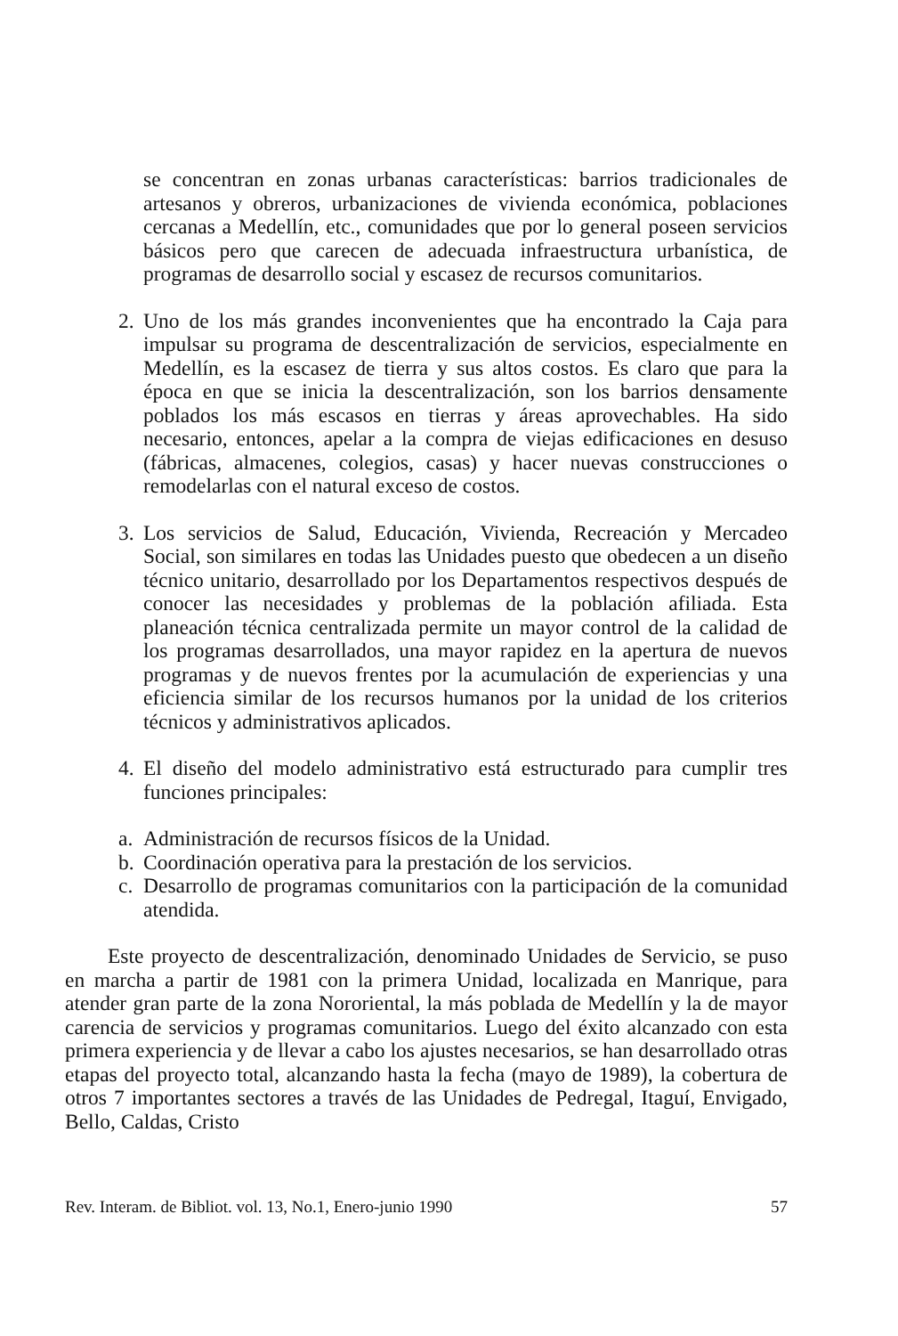se concentran en zonas urbanas características: barrios tradicionales de artesanos y obreros, urbanizaciones de vivienda económica, poblaciones cercanas a Medellín, etc., comunidades que por lo general poseen servicios básicos pero que carecen de adecuada infraestructura urbanística, de programas de desarrollo social y escasez de recursos comunitarios.
2.
Uno de los más grandes inconvenientes que ha encontrado la Caja para impulsar su programa de descentralización de servicios, especialmente en Medellín, es la escasez de tierra y sus altos costos. Es claro que para la época en que se inicia la descentralización, son los barrios densamente poblados los más escasos en tierras y áreas aprovechables. Ha sido necesario, entonces, apelar a la compra de viejas edificaciones en desuso (fábricas, almacenes, colegios, casas) y hacer nuevas construcciones o remodelarlas con el natural exceso de costos.
3.
Los servicios de Salud, Educación, Vivienda, Recreación y Mercadeo Social, son similares en todas las Unidades puesto que obedecen a un diseño técnico unitario, desarrollado por los Departamentos respectivos después de conocer las necesidades y problemas de la población afiliada. Esta planeación técnica centralizada permite un mayor control de la calidad de los programas desarrollados, una mayor rapidez en la apertura de nuevos programas y de nuevos frentes por la acumulación de experiencias y una eficiencia similar de los recursos humanos por la unidad de los criterios técnicos y administrativos aplicados.
4.
El diseño del modelo administrativo está estructurado para cumplir tres funciones principales:
a.
Administración de recursos físicos de la Unidad.
b.
Coordinación operativa para la prestación de los servicios.
c.
Desarrollo de programas comunitarios con la participación de la comunidad atendida.
Este proyecto de descentralización, denominado Unidades de Servicio, se puso en marcha a partir de 1981 con la primera Unidad, localizada en Manrique, para atender gran parte de la zona Nororiental, la más poblada de Medellín y la de mayor carencia de servicios y programas comunitarios. Luego del éxito alcanzado con esta primera experiencia y de llevar a cabo los ajustes necesarios, se han desarrollado otras etapas del proyecto total, alcanzando hasta la fecha (mayo de 1989), la cobertura de otros 7 importantes sectores a través de las Unidades de Pedregal, Itaguí, Envigado, Bello, Caldas, Cristo
Rev. Interam. de Bibliot. vol. 13, No.1, Enero-junio 1990 57